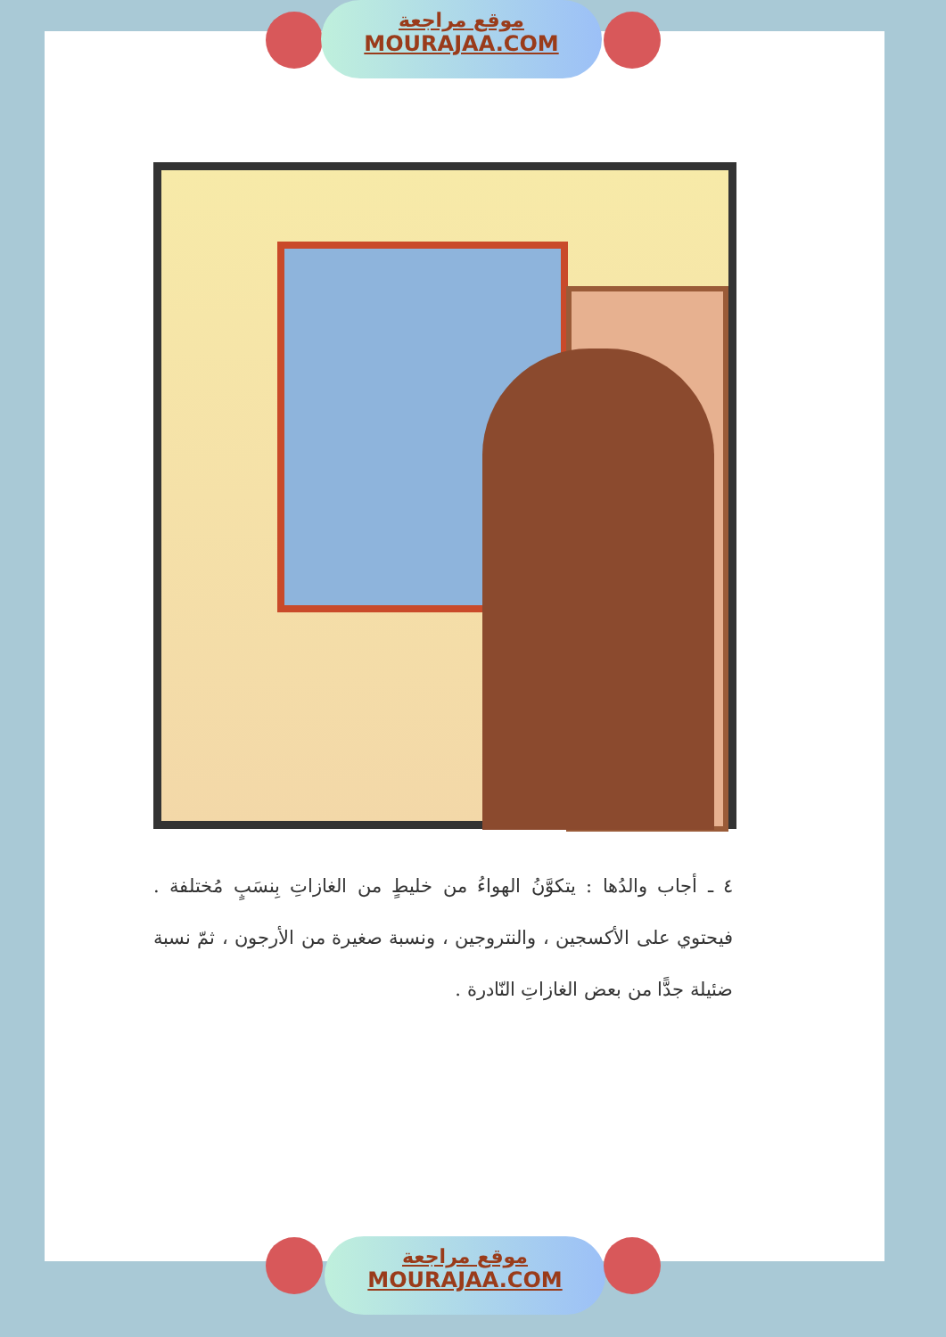موقع مراجعة
MOURAJAA.COM
٤ ـ أجاب والدُها : يتكوَّنُ الهواءُ من خليطٍ من الغازاتِ بِنسَبٍ مُختلفة . فيحتوي على الأكسجين ، والنتروجين ، ونسبة صغيرة من الأرجون ، ثمّ نسبة ضئيلة جدًّا من بعض الغازاتِ النّادرة .
موقع مراجعة
MOURAJAA.COM